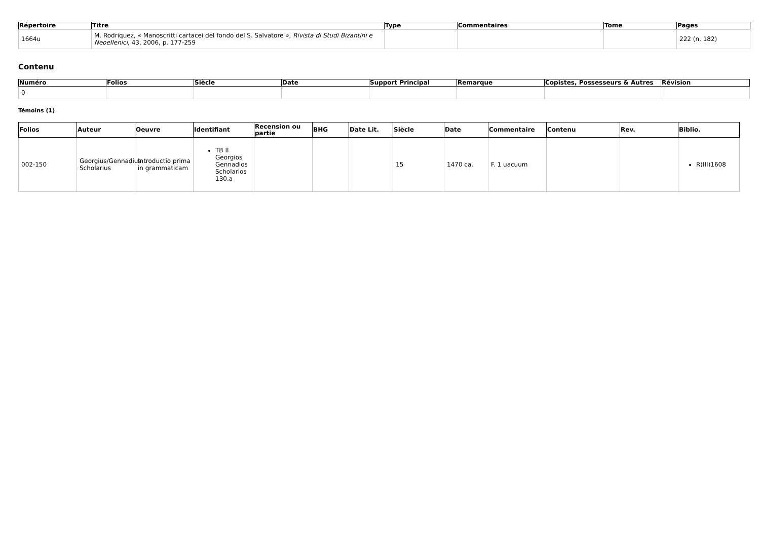| Répertoire | Titre | Type | Commentaires | Tome | Pages |
| --- | --- | --- | --- | --- | --- |
| 1664u | M. Rodriquez, « Manoscritti cartacei del fondo del S. Salvatore », Rivista di Studi Bizantini e Neoellenici , 43, 2006, p. 177-259 | | | | 222 (n. 182) |
Contenu
| Numéro | Folios | Siècle | Date | Support Principal | Remarque | Copistes, Possesseurs & Autres | Révision |
| --- | --- | --- | --- | --- | --- | --- | --- |
| 0 | | | | | | | |
Témoins (1)
| Folios | Auteur | Oeuvre | Identifiant | Recension ou partie | BHG | Date Lit. | Siècle | Date | Commentaire | Contenu | Rev. | Biblio. |
| --- | --- | --- | --- | --- | --- | --- | --- | --- | --- | --- | --- | --- |
| 002-150 | Georgius/Gennadius Scholarius | Introductio prima in grammaticam | TB II Georgios Gennadios Scholarios 130.a | | | | 15 | 1470 ca. | F. 1 uacuum | | | R(III)1608 |